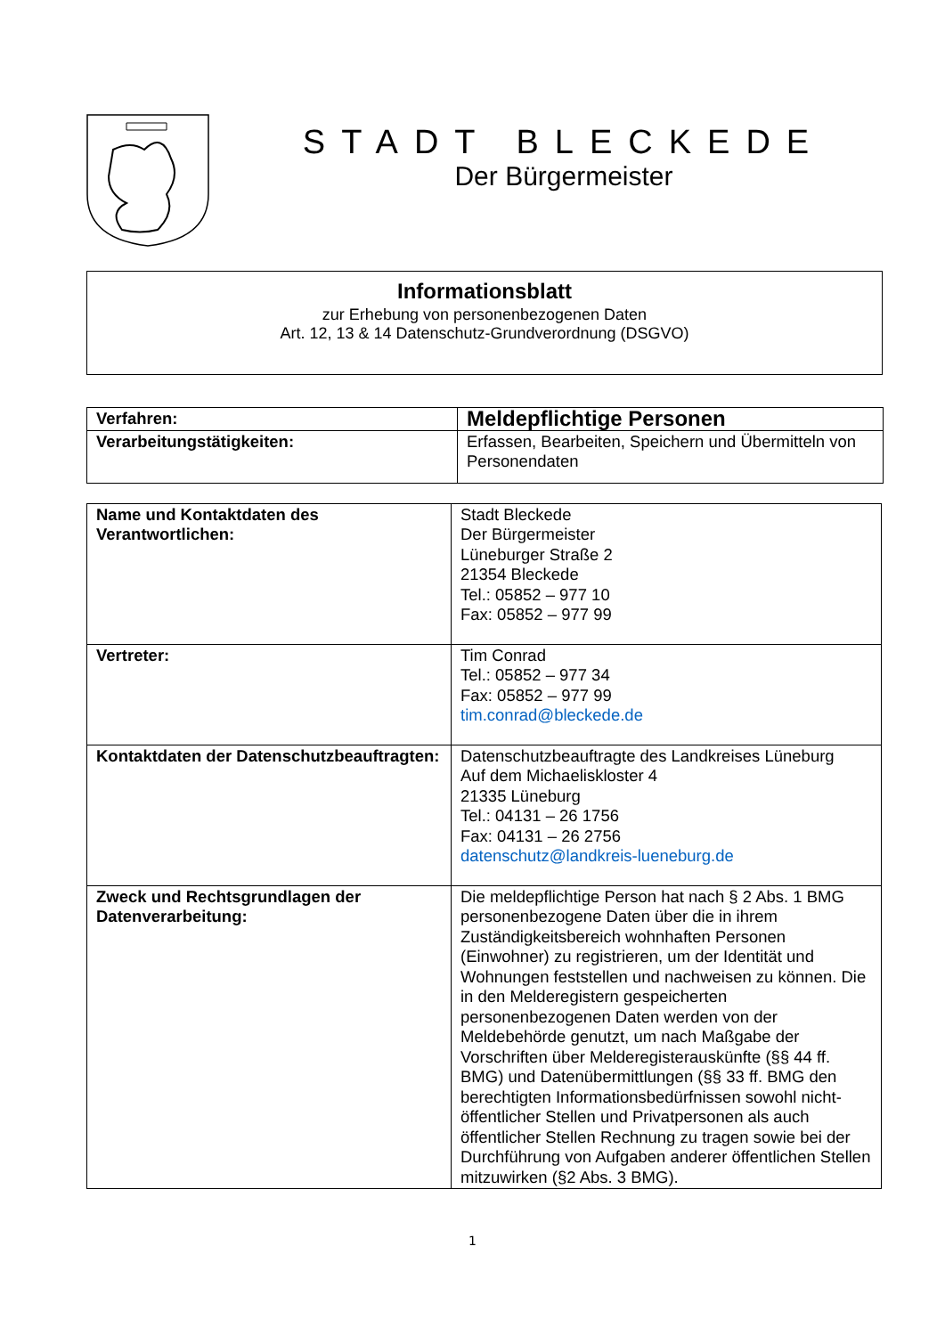STADT BLECKEDE
Der Bürgermeister
Informationsblatt
zur Erhebung von personenbezogenen Daten
Art. 12, 13 & 14 Datenschutz-Grundverordnung (DSGVO)
| Verfahren: | Meldepflichtige Personen |
| Verarbeitungstätigkeiten: | Erfassen, Bearbeiten, Speichern und Übermitteln von Personendaten |
| Name und Kontaktdaten des Verantwortlichen: | Stadt Bleckede Der Bürgermeister Lüneburger Straße 2 21354 Bleckede Tel.: 05852 – 977 10 Fax: 05852 – 977 99 |
| Vertreter: | Tim Conrad Tel.: 05852 – 977 34 Fax: 05852 – 977 99 tim.conrad@bleckede.de |
| Kontaktdaten der Datenschutzbeauftragten: | Datenschutzbeauftragte des Landkreises Lüneburg Auf dem Michaeliskloster 4 21335 Lüneburg Tel.: 04131 – 26 1756 Fax: 04131 – 26 2756 datenschutz@landkreis-lueneburg.de |
| Zweck und Rechtsgrundlagen der Datenverarbeitung: | Die meldepflichtige Person hat nach § 2 Abs. 1 BMG personenbezogene Daten über die in ihrem Zuständigkeitsbereich wohnhaften Personen (Einwohner) zu registrieren, um der Identität und Wohnungen feststellen und nachweisen zu können. Die in den Melderegistern gespeicherten personenbezogenen Daten werden von der Meldebehörde genutzt, um nach Maßgabe der Vorschriften über Melderegisterauskünfte (§§ 44 ff. BMG) und Datenübermittlungen (§§ 33 ff. BMG den berechtigten Informationsbedürfnissen sowohl nicht-öffentlicher Stellen und Privatpersonen als auch öffentlicher Stellen Rechnung zu tragen sowie bei der Durchführung von Aufgaben anderer öffentlichen Stellen mitzuwirken (§2 Abs. 3 BMG). |
1